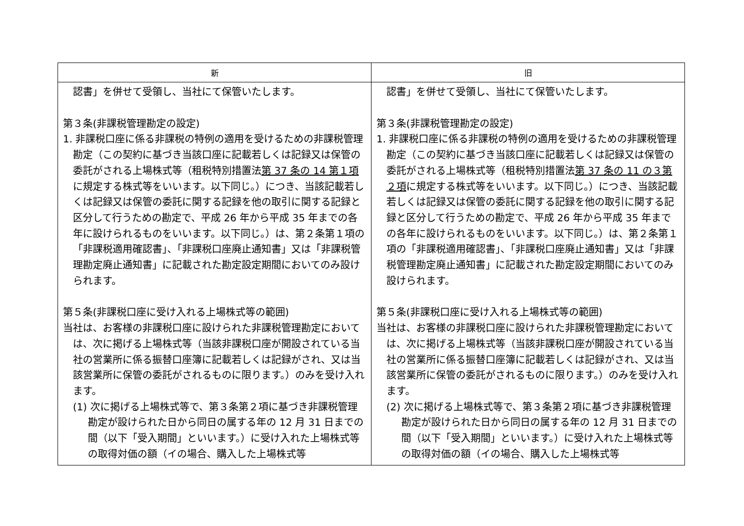| 新 | 旧 |
| --- | --- |
| 認書」を併せて受領し、当社にて保管いたします。 第３条(非課税管理勘定の設定) 1. 非課税口座に係る非課税の特例の適用を受けるための非課税管理勘定（この契約に基づき当該口座に記載若しくは記録又は保管の委託がされる上場株式等（租税特別措置法 第 37 条の 14 第１項 に規定する株式等をいいます。以下同じ。）につき、当該記載若しくは記録又は保管の委託に関する記録を他の取引に関する記録と区分して行うための勘定で、平成 26 年から平成 35 年までの各年に設けられるものをいいます。以下同じ。）は、第２条第１項の「非課税適用確認書」、「非課税口座廃止通知書」又は「非課税管理勘定廃止通知書」に記載された勘定設定期間においてのみ設けられます。 第５条(非課税口座に受け入れる上場株式等の範囲) 当社は、お客様の非課税口座に設けられた非課税管理勘定においては、次に掲げる上場株式等（当該非課税口座が開設されている当社の営業所に係る振替口座簿に記載若しくは記録がされ、又は当該営業所に保管の委託がされるものに限ります。）のみを受け入れます。 (1) 次に掲げる上場株式等で、第３条第２項に基づき非課税管理勘定が設けられた日から同日の属する年の 12 月 31 日までの間（以下「受入期間」といいます。）に受け入れた上場株式等の取得対価の額（イの場合、購入した上場株式等 | 認書」を併せて受領し、当社にて保管いたします。 第３条(非課税管理勘定の設定) 1. 非課税口座に係る非課税の特例の適用を受けるための非課税管理勘定（この契約に基づき当該口座に記載若しくは記録又は保管の委託がされる上場株式等（租税特別措置法 第 37 条の 11 の３第２項 に規定する株式等をいいます。以下同じ。）につき、当該記載若しくは記録又は保管の委託に関する記録を他の取引に関する記録と区分して行うための勘定で、平成 26 年から平成 35 年までの各年に設けられるものをいいます。以下同じ。）は、第２条第１項の「非課税適用確認書」、「非課税口座廃止通知書」又は「非課税管理勘定廃止通知書」に記載された勘定設定期間においてのみ設けられます。 第５条(非課税口座に受け入れる上場株式等の範囲) 当社は、お客様の非課税口座に設けられた非課税管理勘定においては、次に掲げる上場株式等（当該非課税口座が開設されている当社の営業所に係る振替口座簿に記載若しくは記録がされ、又は当該営業所に保管の委託がされるものに限ります。）のみを受け入れます。 (2) 次に掲げる上場株式等で、第３条第２項に基づき非課税管理勘定が設けられた日から同日の属する年の 12 月 31 日までの間（以下「受入期間」といいます。）に受け入れた上場株式等の取得対価の額（イの場合、購入した上場株式等 |